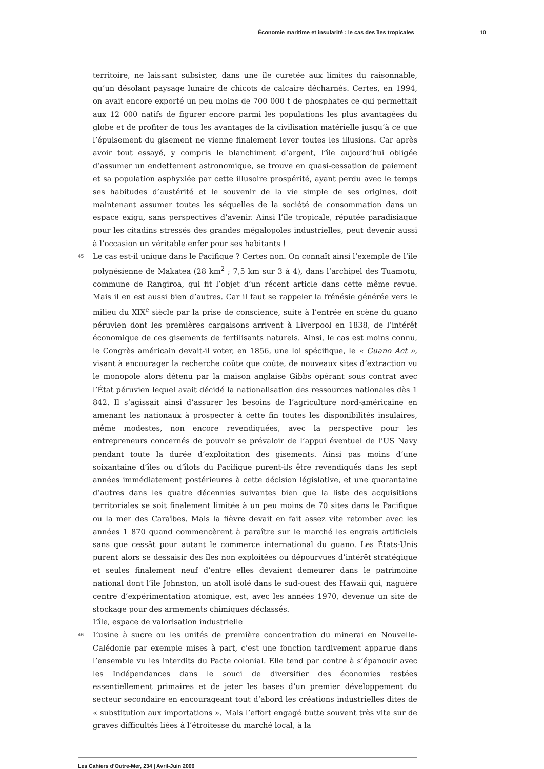Économie maritime et insularité : le cas des îles tropicales 10
territoire, ne laissant subsister, dans une île curetée aux limites du raisonnable, qu’un désolant paysage lunaire de chicots de calcaire décharnés. Certes, en 1994, on avait encore exporté un peu moins de 700 000 t de phosphates ce qui permettait aux 12 000 natifs de figurer encore parmi les populations les plus avantagées du globe et de profiter de tous les avantages de la civilisation matérielle jusqu’à ce que l’épuisement du gisement ne vienne finalement lever toutes les illusions. Car après avoir tout essayé, y compris le blanchiment d’argent, l’île aujourd’hui obligée d’assumer un endettement astronomique, se trouve en quasi-cessation de paiement et sa population asphyxiée par cette illusoire prospérité, ayant perdu avec le temps ses habitudes d’austérité et le souvenir de la vie simple de ses origines, doit maintenant assumer toutes les séquelles de la société de consommation dans un espace exigu, sans perspectives d’avenir. Ainsi l’île tropicale, réputée paradisiaque pour les citadins stressés des grandes mégalopoles industrielles, peut devenir aussi à l’occasion un véritable enfer pour ses habitants !
45
Le cas est-il unique dans le Pacifique ? Certes non. On connaît ainsi l’exemple de l’île polynésienne de Makatea (28 km<sup>2</sup> ; 7,5 km sur 3 à 4), dans l’archipel des Tuamotu, commune de Rangiroa, qui fit l’objet d’un récent article dans cette même revue. Mais il en est aussi bien d’autres. Car il faut se rappeler la frénésie générée vers le milieu du XIX<sup>e</sup> siècle par la prise de conscience, suite à l’entrée en scène du guano péruvien dont les premières cargaisons arrivent à Liverpool en 1838, de l’intérêt économique de ces gisements de fertilisants naturels. Ainsi, le cas est moins connu, le Congrès américain devait-il voter, en 1856, une loi spécifique, le « Guano Act », visant à encourager la recherche coûte que coûte, de nouveaux sites d’extraction vu le monopole alors détenu par la maison anglaise Gibbs opérant sous contrat avec l’État péruvien lequel avait décidé la nationalisation des ressources nationales dès 1 842. Il s’agissait ainsi d’assurer les besoins de l’agriculture nord-américaine en amenant les nationaux à prospecter à cette fin toutes les disponibilités insulaires, même modestes, non encore revendiquées, avec la perspective pour les entrepreneurs concernés de pouvoir se prévaloir de l’appui éventuel de l’US Navy pendant toute la durée d’exploitation des gisements. Ainsi pas moins d’une soixantaine d’îles ou d’îlots du Pacifique purent-ils être revendiqués dans les sept années immédiatement postérieures à cette décision législative, et une quarantaine d’autres dans les quatre décennies suivantes bien que la liste des acquisitions territoriales se soit finalement limitée à un peu moins de 70 sites dans le Pacifique ou la mer des Caraïbes. Mais la fièvre devait en fait assez vite retomber avec les années 1 870 quand commencèrent à paraître sur le marché les engrais artificiels sans que cessât pour autant le commerce international du guano. Les États-Unis purent alors se dessaisir des îles non exploitées ou dépourvues d’intérêt stratégique et seules finalement neuf d’entre elles devaient demeurer dans le patrimoine national dont l’île Johnston, un atoll isolé dans le sud-ouest des Hawaii qui, naguère centre d’expérimentation atomique, est, avec les années 1970, devenue un site de stockage pour des armements chimiques déclassés.
L’île, espace de valorisation industrielle
46
L’usine à sucre ou les unités de première concentration du minerai en Nouvelle-Calédonie par exemple mises à part, c’est une fonction tardivement apparue dans l’ensemble vu les interdits du Pacte colonial. Elle tend par contre à s’épanouir avec les Indépendances dans le souci de diversifier des économies restées essentiellement primaires et de jeter les bases d’un premier développement du secteur secondaire en encourageant tout d’abord les créations industrielles dites de « substitution aux importations ». Mais l’effort engagé butte souvent très vite sur de graves difficultés liées à l’étroitesse du marché local, à la
Les Cahiers d’Outre-Mer, 234 | Avril-Juin 2006